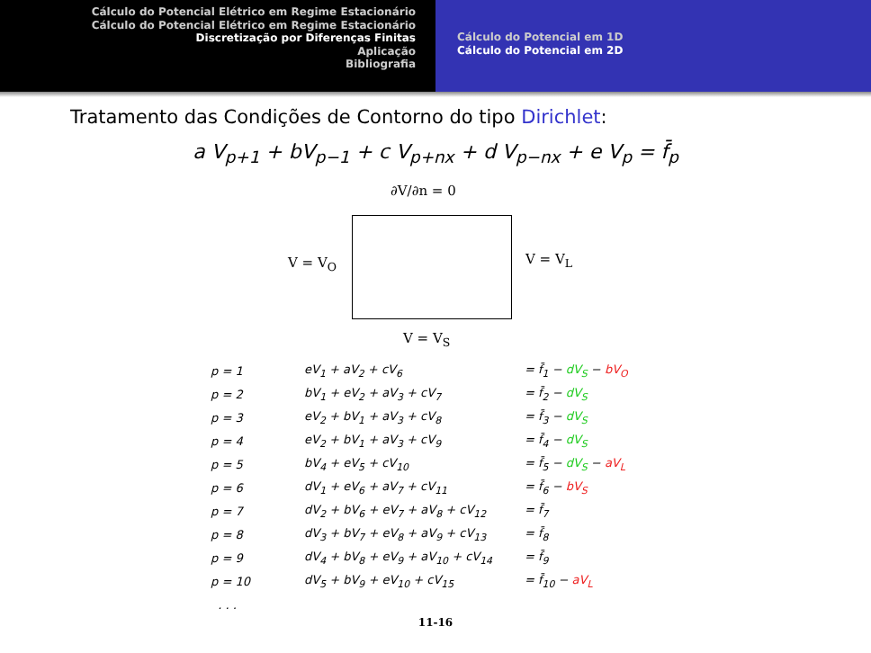Cálculo do Potencial Elétrico em Regime Estacionário
Cálculo do Potencial Elétrico em Regime Estacionário
Discretização por Diferenças Finitas
Aplicação
Bibliografia
Cálculo do Potencial em 1D
Cálculo do Potencial em 2D
Tratamento das Condições de Contorno do tipo Dirichlet:
a V<sub>p+1</sub> + bV<sub>p−1</sub> + c V<sub>p+nx</sub> + d V<sub>p−nx</sub> + e V<sub>p</sub> = f̄<sub>p</sub>
∂V/∂n = 0
V = V<sub>O</sub> V = V<sub>L</sub>
V = V<sub>S</sub>
| p = 1 | eV<sub>1</sub> + aV<sub>2</sub> + cV<sub>6</sub> | = f̄<sub>1</sub> − dV<sub>S</sub> − bV<sub>O</sub> |
| p = 2 | bV<sub>1</sub> + eV<sub>2</sub> + aV<sub>3</sub> + cV<sub>7</sub> | = f̄<sub>2</sub> − dV<sub>S</sub> |
| p = 3 | eV<sub>2</sub> + bV<sub>1</sub> + aV<sub>3</sub> + cV<sub>8</sub> | = f̄<sub>3</sub> − dV<sub>S</sub> |
| p = 4 | eV<sub>2</sub> + bV<sub>1</sub> + aV<sub>3</sub> + cV<sub>9</sub> | = f̄<sub>4</sub> − dV<sub>S</sub> |
| p = 5 | bV<sub>4</sub> + eV<sub>5</sub> + cV<sub>10</sub> | = f̄<sub>5</sub> − dV<sub>S</sub> − aV<sub>L</sub> |
| p = 6 | dV<sub>1</sub> + eV<sub>6</sub> + aV<sub>7</sub> + cV<sub>11</sub> | = f̄<sub>6</sub> − bV<sub>S</sub> |
| p = 7 | dV<sub>2</sub> + bV<sub>6</sub> + eV<sub>7</sub> + aV<sub>8</sub> + cV<sub>12</sub> | = f̄<sub>7</sub> |
| p = 8 | dV<sub>3</sub> + bV<sub>7</sub> + eV<sub>8</sub> + aV<sub>9</sub> + cV<sub>13</sub> | = f̄<sub>8</sub> |
| p = 9 | dV<sub>4</sub> + bV<sub>8</sub> + eV<sub>9</sub> + aV<sub>10</sub> + cV<sub>14</sub> | = f̄<sub>9</sub> |
| p = 10 | dV<sub>5</sub> + bV<sub>9</sub> + eV<sub>10</sub> + cV<sub>15</sub> | = f̄<sub>10</sub> − aV<sub>L</sub> |
| . . . | | |
11-16